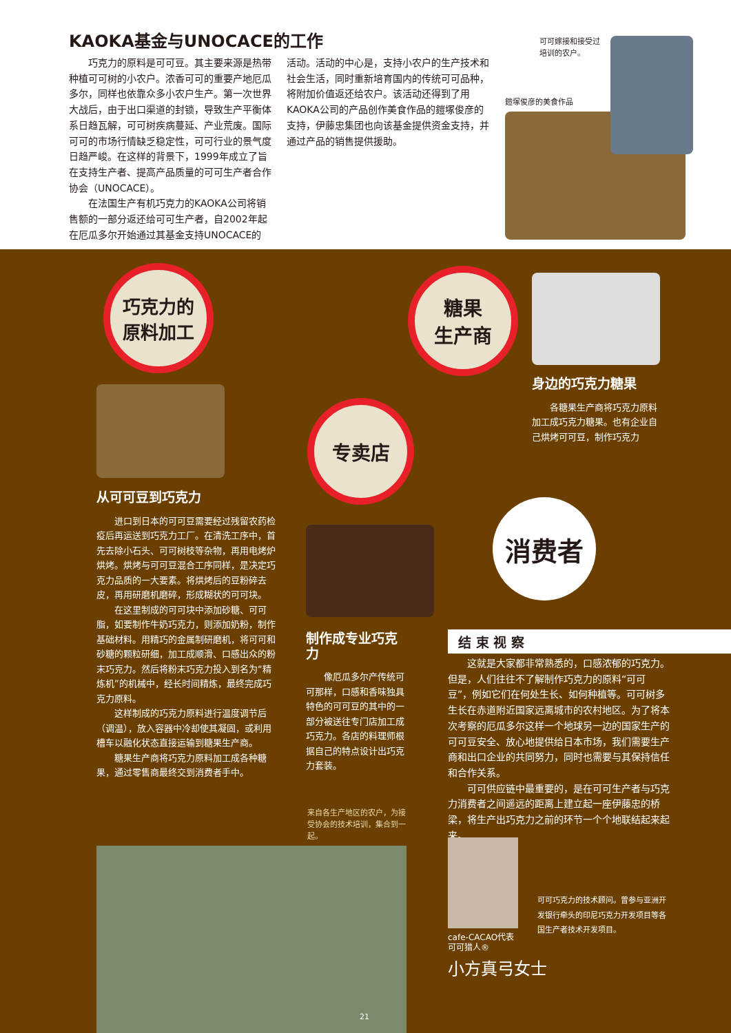KAOKA基金与UNOCACE的工作
巧克力的原料是可可豆。其主要来源是热带种植可可树的小农户。浓香可可的重要产地厄瓜多尔，同样也依靠众多小农户生产。第一次世界大战后，由于出口渠道的封锁，导致生产平衡体系日趋瓦解，可可树疾病蔓延、产业荒废。国际可可的市场行情缺乏稳定性，可可行业的景气度日趋严峻。在这样的背景下，1999年成立了旨在支持生产者、提高产品质量的可可生产者合作协会（UNOCACE）。
在法国生产有机巧克力的KAOKA公司将销售额的一部分返还给可可生产者，自2002年起在厄瓜多尔开始通过其基金支持UNOCACE的
活动。活动的中心是，支持小农户的生产技术和社会生活，同时重新培育国内的传统可可品种，将附加价值返还给农户。该活动还得到了用KAOKA公司的产品创作美食作品的鎧塚俊彦的支持，伊藤忠集团也向该基金提供资金支持，并通过产品的销售提供援助。
可可嫁接和接受过
培训的农户。
鎧塚俊彦的美食作品
巧克力的
原料加工
糖果
生产商
专卖店
消费者
从可可豆到巧克力
进口到日本的可可豆需要经过残留农药检疫后再运送到巧克力工厂。在清洗工序中，首先去除小石头、可可树枝等杂物，再用电烤炉烘烤。烘烤与可可豆混合工序同样，是决定巧克力品质的一大要素。将烘烤后的豆粉碎去皮，再用研磨机磨碎，形成糊状的可可块。
在这里制成的可可块中添加砂糖、可可脂，如要制作牛奶巧克力，则添加奶粉，制作基础材料。用精巧的金属制研磨机，将可可和砂糖的颗粒研细，加工成顺滑、口感出众的粉末巧克力。然后将粉末巧克力投入到名为“精炼机”的机械中，经长时间精炼，最终完成巧克力原料。
这样制成的巧克力原料进行温度调节后（调温），放入容器中冷却使其凝固，或利用槽车以融化状态直接运输到糖果生产商。
糖果生产商将巧克力原料加工成各种糖果，通过零售商最终交到消费者手中。
身边的巧克力糖果
各糖果生产商将巧克力原料加工成巧克力糖果。也有企业自己烘烤可可豆，制作巧克力
制作成专业巧克力
像厄瓜多尔产传统可可那样，口感和香味独具特色的可可豆的其中的一部分被送往专门店加工成巧克力。各店的料理师根据自己的特点设计出巧克力套装。
来自各生产地区的农户，为接受协会的技术培训，集合到一起。
结 束 视 察
这就是大家都非常熟悉的，口感浓郁的巧克力。但是，人们往往不了解制作巧克力的原料“可可豆”，例如它们在何处生长、如何种植等。可可树多生长在赤道附近国家远离城市的农村地区。为了将本次考察的厄瓜多尔这样一个地球另一边的国家生产的可可豆安全、放心地提供给日本市场，我们需要生产商和出口企业的共同努力，同时也需要与其保持信任和合作关系。
可可供应链中最重要的，是在可可生产者与巧克力消费者之间遥远的距离上建立起一座伊藤忠的桥梁，将生产出巧克力之前的环节一个个地联结起来起来。
可可巧克力的技术顾问。曾参与亚洲开发银行牵头的印尼巧克力开发项目等各国生产者技术开发项目。
cafe-CACAO代表
可可猎人®
小方真弓女士
21